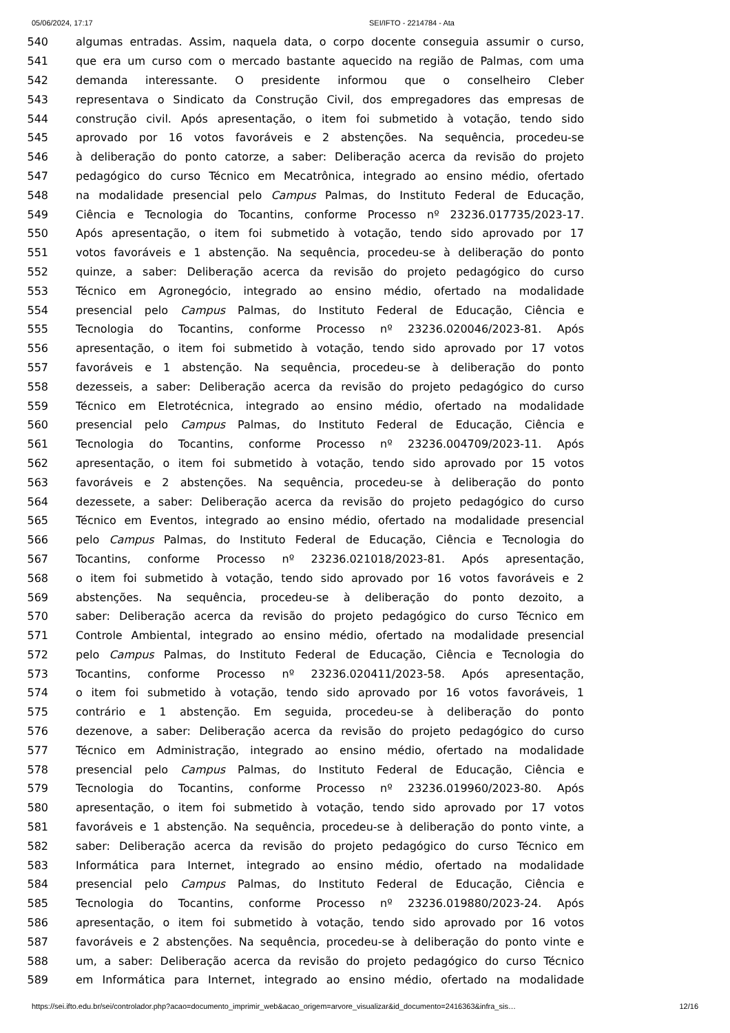05/06/2024, 17:17 SEI/IFTO - 2214784 - Ata
540 algumas entradas. Assim, naquela data, o corpo docente conseguia assumir o curso,
541 que era um curso com o mercado bastante aquecido na região de Palmas, com uma
542 demanda interessante. O presidente informou que o conselheiro Cleber
543 representava o Sindicato da Construção Civil, dos empregadores das empresas de
544 construção civil. Após apresentação, o item foi submetido à votação, tendo sido
545 aprovado por 16 votos favoráveis e 2 abstenções. Na sequência, procedeu-se
546 à deliberação do ponto catorze, a saber: Deliberação acerca da revisão do projeto
547 pedagógico do curso Técnico em Mecatrônica, integrado ao ensino médio, ofertado
548 na modalidade presencial pelo Campus Palmas, do Instituto Federal de Educação,
549 Ciência e Tecnologia do Tocantins, conforme Processo nº 23236.017735/2023-17.
550 Após apresentação, o item foi submetido à votação, tendo sido aprovado por 17
551 votos favoráveis e 1 abstenção. Na sequência, procedeu-se à deliberação do ponto
552 quinze, a saber: Deliberação acerca da revisão do projeto pedagógico do curso
553 Técnico em Agronegócio, integrado ao ensino médio, ofertado na modalidade
554 presencial pelo Campus Palmas, do Instituto Federal de Educação, Ciência e
555 Tecnologia do Tocantins, conforme Processo nº 23236.020046/2023-81. Após
556 apresentação, o item foi submetido à votação, tendo sido aprovado por 17 votos
557 favoráveis e 1 abstenção. Na sequência, procedeu-se à deliberação do ponto
558 dezesseis, a saber: Deliberação acerca da revisão do projeto pedagógico do curso
559 Técnico em Eletrotécnica, integrado ao ensino médio, ofertado na modalidade
560 presencial pelo Campus Palmas, do Instituto Federal de Educação, Ciência e
561 Tecnologia do Tocantins, conforme Processo nº 23236.004709/2023-11. Após
562 apresentação, o item foi submetido à votação, tendo sido aprovado por 15 votos
563 favoráveis e 2 abstenções. Na sequência, procedeu-se à deliberação do ponto
564 dezessete, a saber: Deliberação acerca da revisão do projeto pedagógico do curso
565 Técnico em Eventos, integrado ao ensino médio, ofertado na modalidade presencial
566 pelo Campus Palmas, do Instituto Federal de Educação, Ciência e Tecnologia do
567 Tocantins, conforme Processo nº 23236.021018/2023-81. Após apresentação,
568 o item foi submetido à votação, tendo sido aprovado por 16 votos favoráveis e 2
569 abstenções. Na sequência, procedeu-se à deliberação do ponto dezoito, a
570 saber: Deliberação acerca da revisão do projeto pedagógico do curso Técnico em
571 Controle Ambiental, integrado ao ensino médio, ofertado na modalidade presencial
572 pelo Campus Palmas, do Instituto Federal de Educação, Ciência e Tecnologia do
573 Tocantins, conforme Processo nº 23236.020411/2023-58. Após apresentação,
574 o item foi submetido à votação, tendo sido aprovado por 16 votos favoráveis, 1
575 contrário e 1 abstenção. Em seguida, procedeu-se à deliberação do ponto
576 dezenove, a saber: Deliberação acerca da revisão do projeto pedagógico do curso
577 Técnico em Administração, integrado ao ensino médio, ofertado na modalidade
578 presencial pelo Campus Palmas, do Instituto Federal de Educação, Ciência e
579 Tecnologia do Tocantins, conforme Processo nº 23236.019960/2023-80. Após
580 apresentação, o item foi submetido à votação, tendo sido aprovado por 17 votos
581 favoráveis e 1 abstenção. Na sequência, procedeu-se à deliberação do ponto vinte, a
582 saber: Deliberação acerca da revisão do projeto pedagógico do curso Técnico em
583 Informática para Internet, integrado ao ensino médio, ofertado na modalidade
584 presencial pelo Campus Palmas, do Instituto Federal de Educação, Ciência e
585 Tecnologia do Tocantins, conforme Processo nº 23236.019880/2023-24. Após
586 apresentação, o item foi submetido à votação, tendo sido aprovado por 16 votos
587 favoráveis e 2 abstenções. Na sequência, procedeu-se à deliberação do ponto vinte e
588 um, a saber: Deliberação acerca da revisão do projeto pedagógico do curso Técnico
589 em Informática para Internet, integrado ao ensino médio, ofertado na modalidade
https://sei.ifto.edu.br/sei/controlador.php?acao=documento_imprimir_web&acao_origem=arvore_visualizar&id_documento=2416363&infra_sis… 12/16